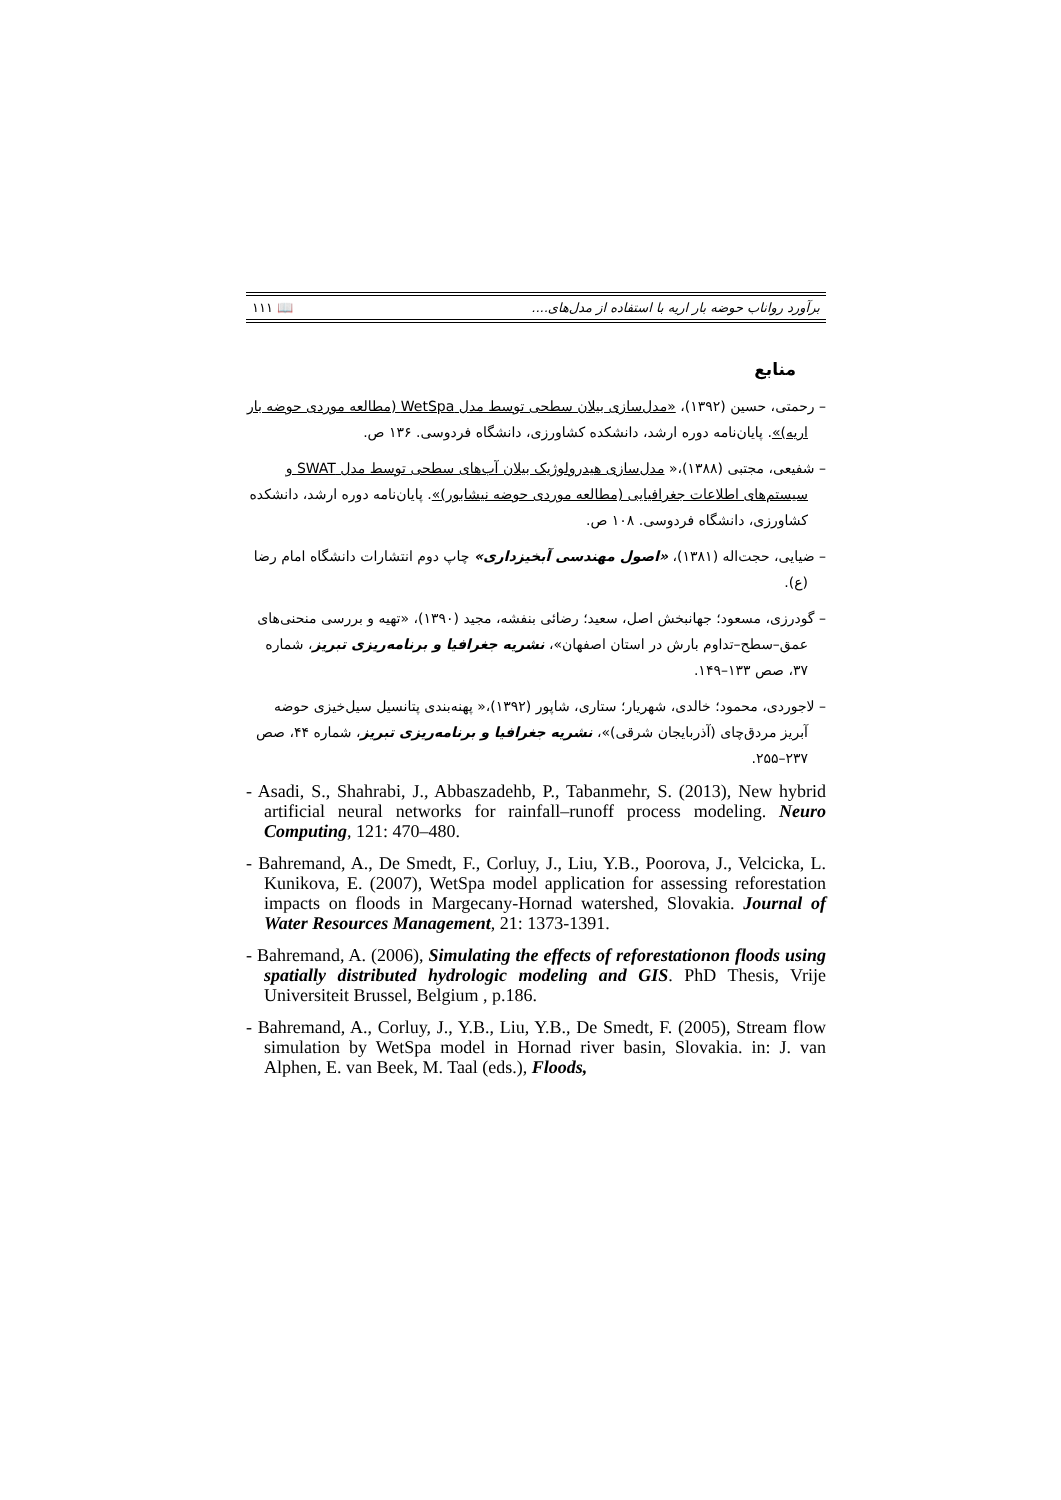١١١ 📖 برآورد رواناب حوضه بار اریه با استفاده از مدل‌های....
منابع
– رحمتی، حسین (١٣٩٢)، «مدل‌سازی بیلان سطحی توسط مدل WetSpa (مطالعه موردی حوضه بار اریه)». پایان‌نامه دوره ارشد، دانشکده کشاورزی، دانشگاه فردوسی. ١٣۶ ص.
– شفیعی، مجتبی (١٣٨٨)،« مدل‌سازی هیدرولوژیک بیلان آب‌های سطحی توسط مدل SWAT و سیستم‌های اطلاعات جغرافیایی (مطالعه موردی حوضه نیشابور)». پایان‌نامه دوره ارشد، دانشکده کشاورزی، دانشگاه فردوسی. ١٠٨ ص.
– ضیایی، حجت‌اله (١٣٨١)، «اصول مهندسی آبخیزداری» چاپ دوم انتشارات دانشگاه امام رضا (ع).
– گودرزی، مسعود؛ جهانبخش اصل، سعید؛ رضائی بنفشه، مجید (١٣٩٠)، «تهیه و بررسی منحنی‌های عمق–سطح–تداوم بارش در استان اصفهان»، نشریه جغرافیا و برنامه‌ریزی تبریز، شماره ٣٧، صص ١٣٣–١۴٩.
– لاجوردی، محمود؛ خالدی، شهریار؛ ستاری، شاپور (١٣٩٢)،« پهنه‌بندی پتانسیل سیل‌خیزی حوضه آبریز مردق‌چای (آذربایجان شرقی)»، نشریه جغرافیا و برنامه‌ریزی تبریز، شماره ۴۴، صص ٢٣٧–٢۵۵.
- Asadi, S., Shahrabi, J., Abbaszadehb, P., Tabanmehr, S. (2013), New hybrid artificial neural networks for rainfall–runoff process modeling. Neuro Computing, 121: 470–480.
- Bahremand, A., De Smedt, F., Corluy, J., Liu, Y.B., Poorova, J., Velcicka, L. Kunikova, E. (2007), WetSpa model application for assessing reforestation impacts on floods in Margecany-Hornad watershed, Slovakia. Journal of Water Resources Management, 21: 1373-1391.
- Bahremand, A. (2006), Simulating the effects of reforestationon floods using spatially distributed hydrologic modeling and GIS. PhD Thesis, Vrije Universiteit Brussel, Belgium , p.186.
- Bahremand, A., Corluy, J., Y.B., Liu, Y.B., De Smedt, F. (2005), Stream flow simulation by WetSpa model in Hornad river basin, Slovakia. in: J. van Alphen, E. van Beek, M. Taal (eds.), Floods,